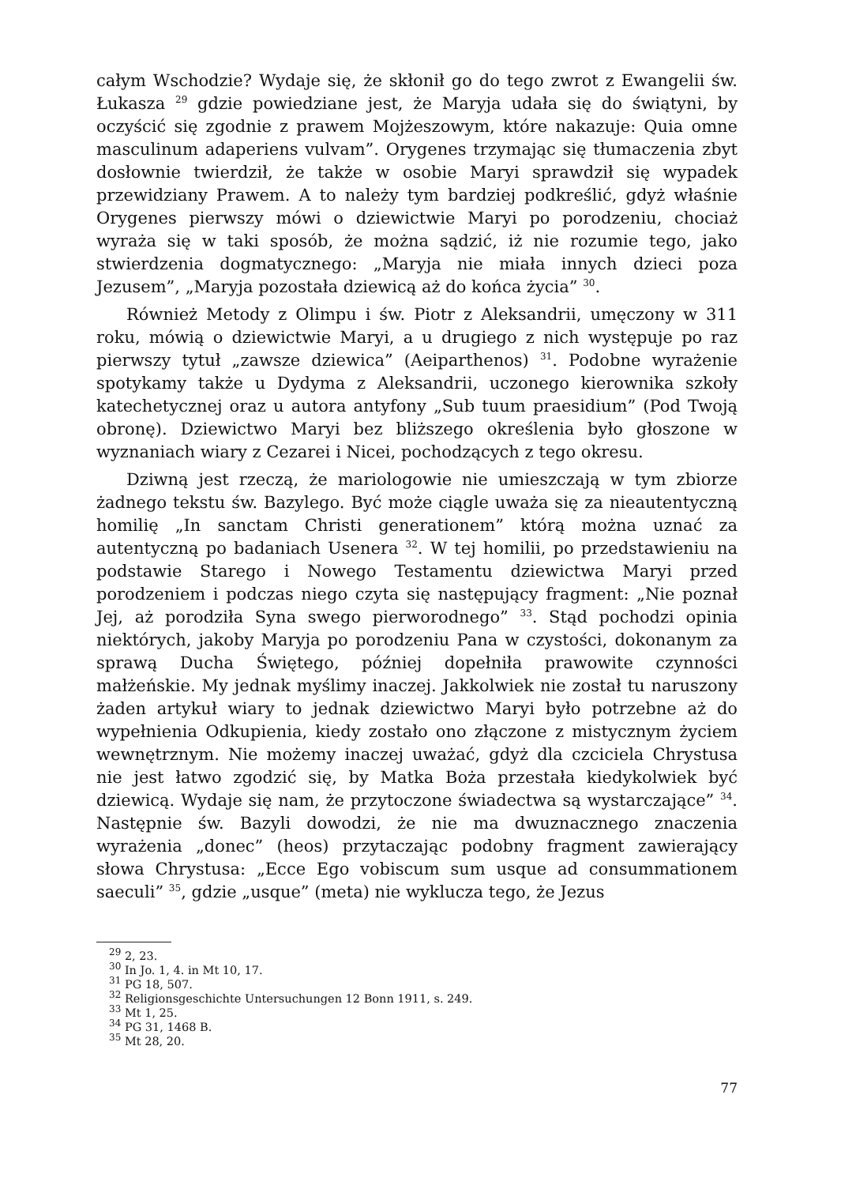całym Wschodzie? Wydaje się, że skłonił go do tego zwrot z Ewangelii św. Łukasza <sup>29</sup> gdzie powiedziane jest, że Maryja udała się do świątyni, by oczyścić się zgodnie z prawem Mojżeszowym, które nakazuje: Quia omne masculinum adaperiens vulvam”. Orygenes trzymając się tłumaczenia zbyt dosłownie twierdził, że także w osobie Maryi sprawdził się wypadek przewidziany Prawem. A to należy tym bardziej podkreślić, gdyż właśnie Orygenes pierwszy mówi o dziewictwie Maryi po porodzeniu, chociaż wyraża się w taki sposób, że można sądzić, iż nie rozumie tego, jako stwierdzenia dogmatycznego: „Maryja nie miała innych dzieci poza Jezusem”, „Maryja pozostała dziewicą aż do końca życia” <sup>30</sup>.
Również Metody z Olimpu i św. Piotr z Aleksandrii, umęczony w 311 roku, mówią o dziewictwie Maryi, a u drugiego z nich występuje po raz pierwszy tytuł „zawsze dziewica” (Aeiparthenos) <sup>31</sup>. Podobne wyrażenie spotykamy także u Dydyma z Aleksandrii, uczonego kierownika szkoły katechetycznej oraz u autora antyfony „Sub tuum praesidium” (Pod Twoją obronę). Dziewictwo Maryi bez bliższego określenia było głoszone w wyznaniach wiary z Cezarei i Nicei, pochodzących z tego okresu.
Dziwną jest rzeczą, że mariologowie nie umieszczają w tym zbiorze żadnego tekstu św. Bazylego. Być może ciągle uważa się za nieautentyczną homilię „In sanctam Christi generationem” którą można uznać za autentyczną po badaniach Usenera <sup>32</sup>. W tej homilii, po przedstawieniu na podstawie Starego i Nowego Testamentu dziewictwa Maryi przed porodzeniem i podczas niego czyta się następujący fragment: „Nie poznał Jej, aż porodziła Syna swego pierworodnego” <sup>33</sup>. Stąd pochodzi opinia niektórych, jakoby Maryja po porodzeniu Pana w czystości, dokonanym za sprawą Ducha Świętego, później dopełniła prawowite czynności małżeńskie. My jednak myślimy inaczej. Jakkolwiek nie został tu naruszony żaden artykuł wiary to jednak dziewictwo Maryi było potrzebne aż do wypełnienia Odkupienia, kiedy zostało ono złączone z mistycznym życiem wewnętrznym. Nie możemy inaczej uważać, gdyż dla czciciela Chrystusa nie jest łatwo zgodzić się, by Matka Boża przestała kiedykolwiek być dziewicą. Wydaje się nam, że przytoczone świadectwa są wystarczające” <sup>34</sup>. Następnie św. Bazyli dowodzi, że nie ma dwuznacznego znaczenia wyrażenia „donec” (heos) przytaczając podobny fragment zawierający słowa Chrystusa: „Ecce Ego vobiscum sum usque ad consummationem saeculi” <sup>35</sup>, gdzie „usque” (meta) nie wyklucza tego, że Jezus
<sup>29</sup> 2, 23.
<sup>30</sup> In Jo. 1, 4. in Mt 10, 17.
<sup>31</sup> PG 18, 507.
<sup>32</sup> Religionsgeschichte Untersuchungen 12 Bonn 1911, s. 249.
<sup>33</sup> Mt 1, 25.
<sup>34</sup> PG 31, 1468 B.
<sup>35</sup> Mt 28, 20.
77